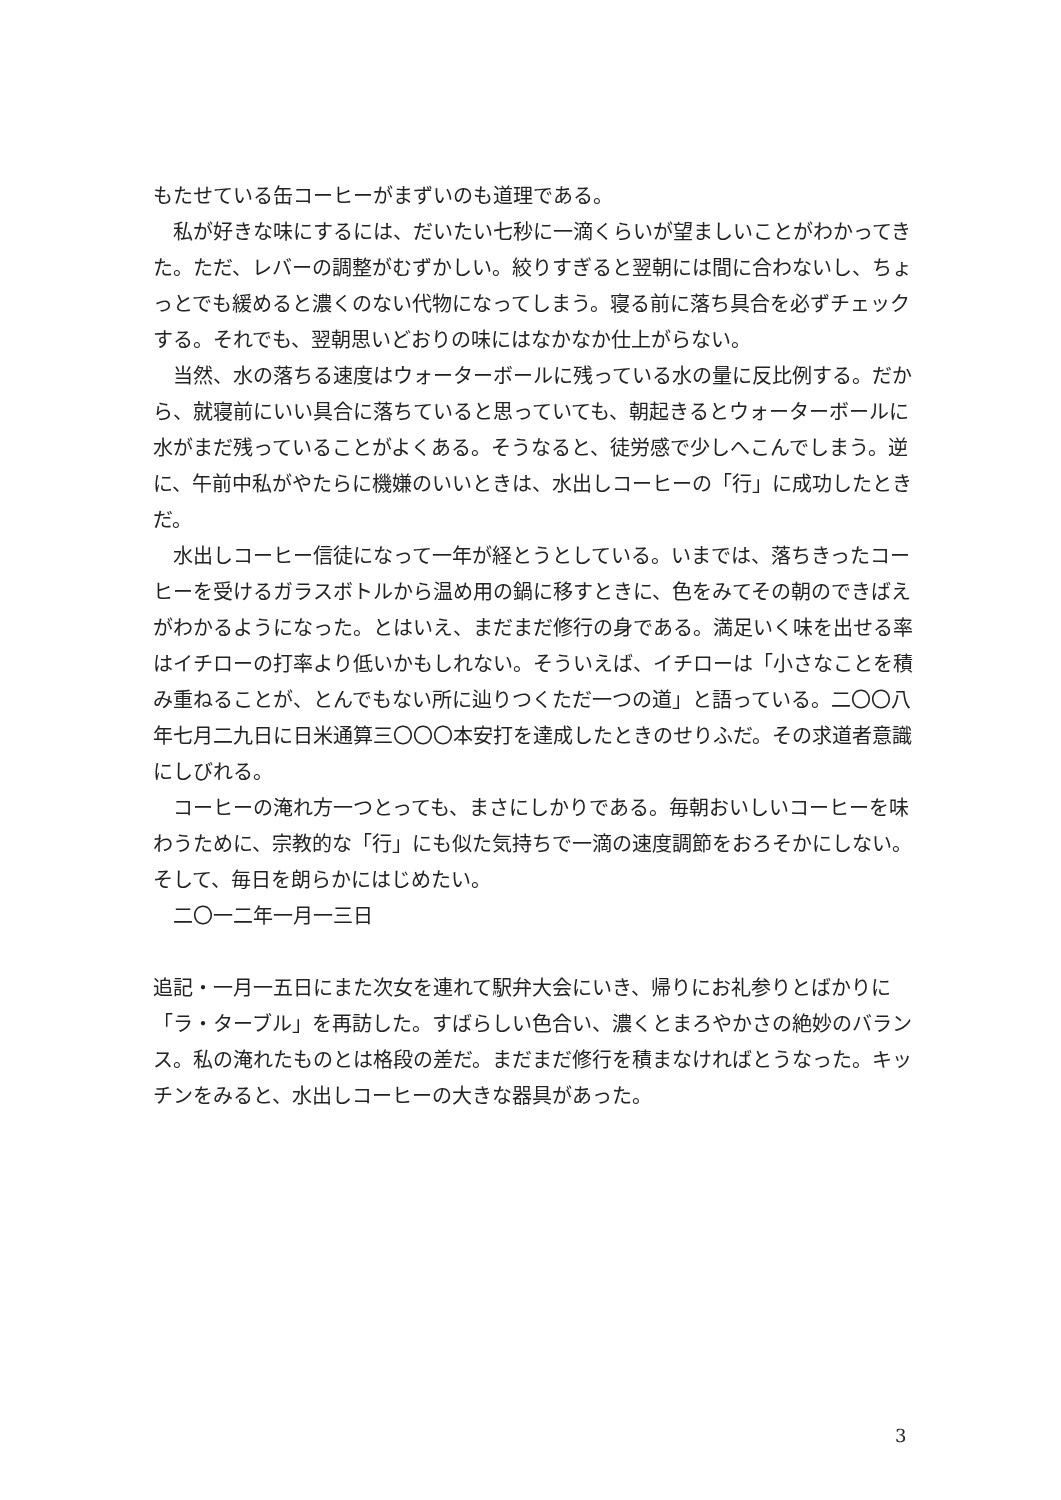もたせている缶コーヒーがまずいのも道理である。
私が好きな味にするには、だいたい七秒に一滴くらいが望ましいことがわかってきた。ただ、レバーの調整がむずかしい。絞りすぎると翌朝には間に合わないし、ちょっとでも緩めると濃くのない代物になってしまう。寝る前に落ち具合を必ずチェックする。それでも、翌朝思いどおりの味にはなかなか仕上がらない。
当然、水の落ちる速度はウォーターボールに残っている水の量に反比例する。だから、就寝前にいい具合に落ちていると思っていても、朝起きるとウォーターボールに水がまだ残っていることがよくある。そうなると、徒労感で少しへこんでしまう。逆に、午前中私がやたらに機嫌のいいときは、水出しコーヒーの「行」に成功したときだ。
水出しコーヒー信徒になって一年が経とうとしている。いまでは、落ちきったコーヒーを受けるガラスボトルから温め用の鍋に移すときに、色をみてその朝のできばえがわかるようになった。とはいえ、まだまだ修行の身である。満足いく味を出せる率はイチローの打率より低いかもしれない。そういえば、イチローは「小さなことを積み重ねることが、とんでもない所に辿りつくただ一つの道」と語っている。二〇〇八年七月二九日に日米通算三〇〇〇本安打を達成したときのせりふだ。その求道者意識にしびれる。
コーヒーの淹れ方一つとっても、まさにしかりである。毎朝おいしいコーヒーを味わうために、宗教的な「行」にも似た気持ちで一滴の速度調節をおろそかにしない。そして、毎日を朗らかにはじめたい。
二〇一二年一月一三日
追記・一月一五日にまた次女を連れて駅弁大会にいき、帰りにお礼参りとばかりに「ラ・ターブル」を再訪した。すばらしい色合い、濃くとまろやかさの絶妙のバランス。私の淹れたものとは格段の差だ。まだまだ修行を積まなければとうなった。キッチンをみると、水出しコーヒーの大きな器具があった。
3